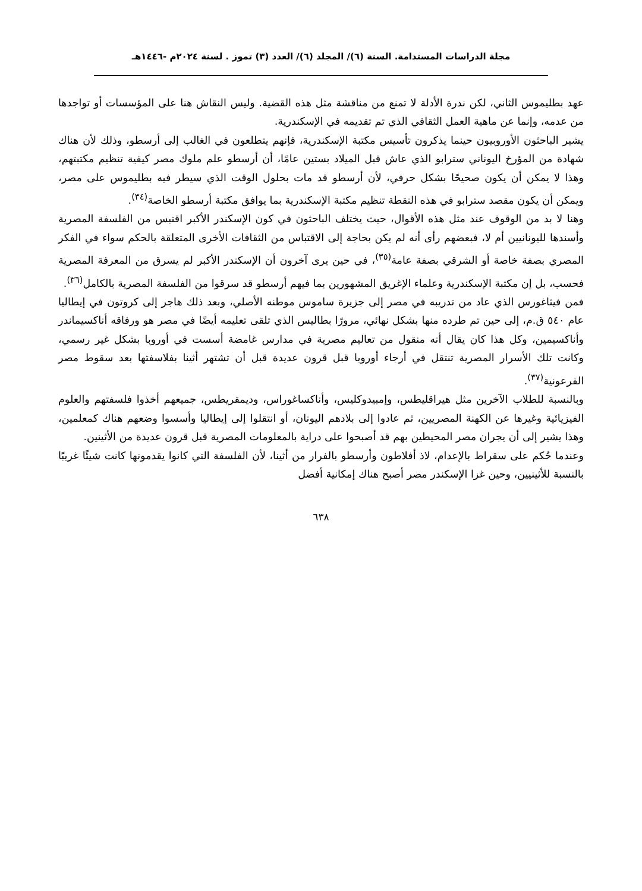مجلة الدراسات المستدامة. السنة (٦)/ المجلد (٦)/ العدد (٣) تموز . لسنة ٢٠٢٤م -١٤٤٦هـ
عهد بطليموس الثاني، لكن ندرة الأدلة لا تمنع من مناقشة مثل هذه القضية. وليس النقاش هنا على المؤسسات أو تواجدها من عدمه، وإنما عن ماهية العمل الثقافي الذي تم تقديمه في الإسكندرية.
يشير الباحثون الأوروبيون حينما يذكرون تأسيس مكتبة الإسكندرية، فإنهم يتطلعون في الغالب إلى أرسطو، وذلك لأن هناك شهادة من المؤرخ اليوناني سترابو الذي عاش قبل الميلاد بستين عامًا، أن أرسطو علم ملوك مصر كيفية تنظيم مكتبتهم، وهذا لا يمكن أن يكون صحيحًا بشكل حرفي، لأن أرسطو قد مات بحلول الوقت الذي سيطر فيه بطليموس على مصر، ويمكن أن يكون مقصد سترابو في هذه النقطة تنظيم مكتبة الإسكندرية بما يوافق مكتبة أرسطو الخاصة<sup>(٣٤)</sup>.
وهنا لا بد من الوقوف عند مثل هذه الأقوال، حيث يختلف الباحثون في كون الإسكندر الأكبر اقتبس من الفلسفة المصرية وأسندها لليونانيين أم لا، فبعضهم رأى أنه لم يكن بحاجة إلى الاقتباس من الثقافات الأخرى المتعلقة بالحكم سواء في الفكر المصري بصفة خاصة أو الشرقي بصفة عامة<sup>(٣٥)</sup>، في حين يرى آخرون أن الإسكندر الأكبر لم يسرق من المعرفة المصرية فحسب، بل إن مكتبة الإسكندرية وعلماء الإغريق المشهورين بما فيهم أرسطو قد سرقوا من الفلسفة المصرية بالكامل<sup>(٣٦)</sup>.
فمن فيثاغورس الذي عاد من تدريبه في مصر إلى جزيرة ساموس موطنه الأصلي، وبعد ذلك هاجر إلى كروتون في إيطاليا عام ٥٤٠ ق.م، إلى حين تم طرده منها بشكل نهائي، مرورًا بطاليس الذي تلقى تعليمه أيضًا في مصر هو ورفاقه أناكسيماندر وأناكسيمين، وكل هذا كان يقال أنه منقول من تعاليم مصرية في مدارس غامضة أسست في أوروبا بشكل غير رسمي، وكانت تلك الأسرار المصرية تنتقل في أرجاء أوروبا قبل قرون عديدة قبل أن تشتهر أثينا بفلاسفتها بعد سقوط مصر الفرعونية<sup>(٣٧)</sup>.
وبالنسبة للطلاب الآخرين مثل هيراقليطس، وإمبيدوكليس، وأناكساغوراس، وديمقريطس، جميعهم أخذوا فلسفتهم والعلوم الفيزيائية وغيرها عن الكهنة المصريين، ثم عادوا إلى بلادهم اليونان، أو انتقلوا إلى إيطاليا وأسسوا وضعهم هناك كمعلمين، وهذا يشير إلى أن يجران مصر المحيطين بهم قد أصبحوا على دراية بالمعلومات المصرية قبل قرون عديدة من الأثينين.
وعندما حُكم على سقراط بالإعدام، لاذ أفلاطون وأرسطو بالفرار من أثينا، لأن الفلسفة التي كانوا يقدمونها كانت شيئًا غريبًا بالنسبة للأثينيين، وحين غزا الإسكندر مصر أصبح هناك إمكانية أفضل
٦٣٨